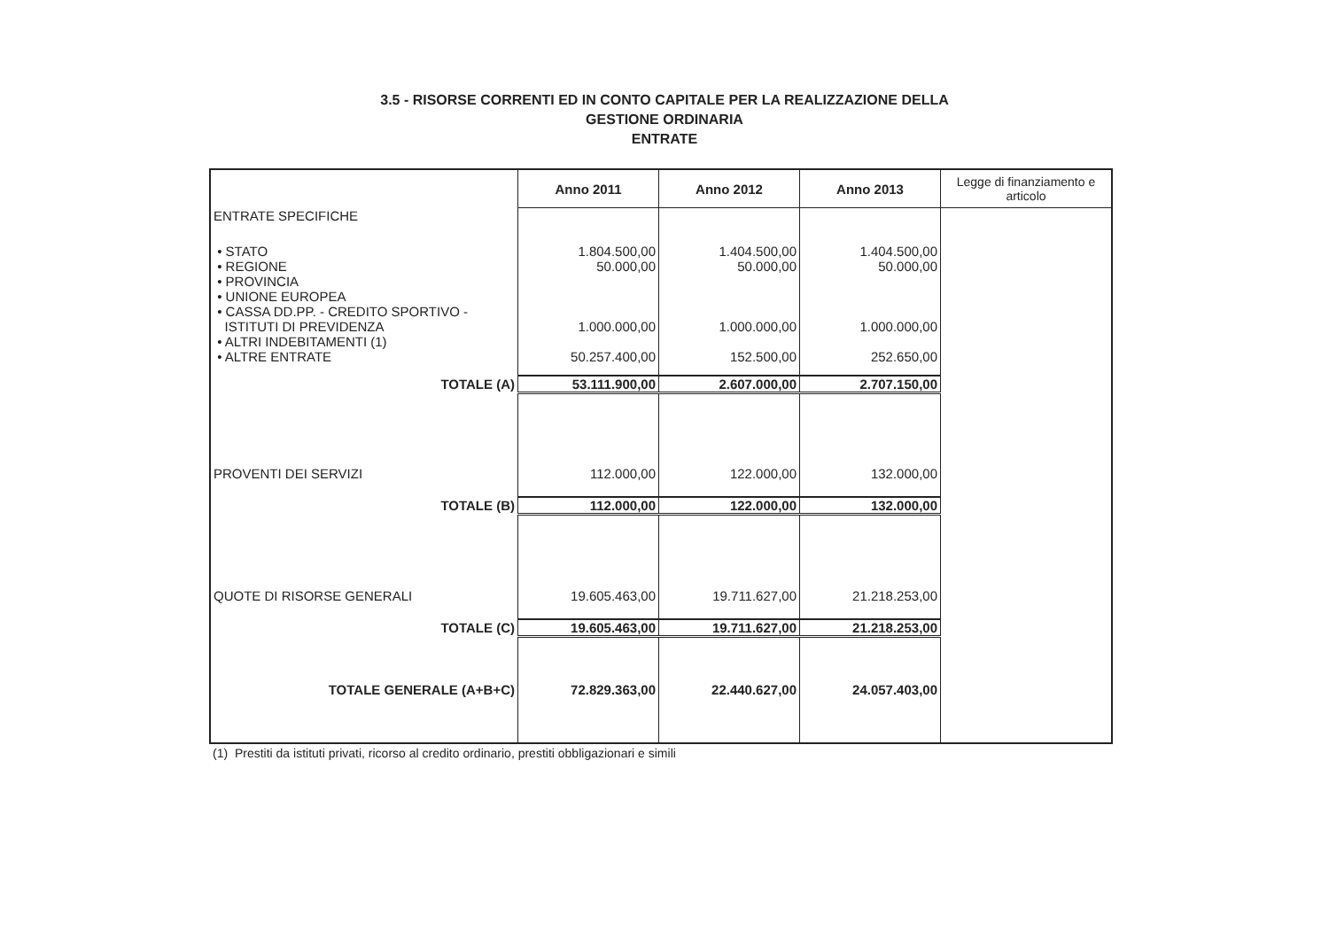3.5 - RISORSE CORRENTI ED IN CONTO CAPITALE PER LA REALIZZAZIONE DELLA
GESTIONE ORDINARIA
ENTRATE
| | Anno 2011 | Anno 2012 | Anno 2013 | Legge di finanziamento e articolo |
| --- | --- | --- | --- | --- |
| ENTRATE SPECIFICHE | | | | |
| • STATO | 1.804.500,00 | 1.404.500,00 | 1.404.500,00 | |
| • REGIONE | 50.000,00 | 50.000,00 | 50.000,00 | |
| • PROVINCIA | | | | |
| • UNIONE EUROPEA | | | | |
| • CASSA DD.PP. - CREDITO SPORTIVO - ISTITUTI DI PREVIDENZA | 1.000.000,00 | 1.000.000,00 | 1.000.000,00 | |
| • ALTRI INDEBITAMENTI (1) | | | | |
| • ALTRE ENTRATE | 50.257.400,00 | 152.500,00 | 252.650,00 | |
| TOTALE (A) | 53.111.900,00 | 2.607.000,00 | 2.707.150,00 | |
| PROVENTI DEI SERVIZI | 112.000,00 | 122.000,00 | 132.000,00 | |
| TOTALE (B) | 112.000,00 | 122.000,00 | 132.000,00 | |
| QUOTE DI RISORSE GENERALI | 19.605.463,00 | 19.711.627,00 | 21.218.253,00 | |
| TOTALE (C) | 19.605.463,00 | 19.711.627,00 | 21.218.253,00 | |
| TOTALE GENERALE (A+B+C) | 72.829.363,00 | 22.440.627,00 | 24.057.403,00 | |
(1) Prestiti da istituti privati, ricorso al credito ordinario, prestiti obbligazionari e simili